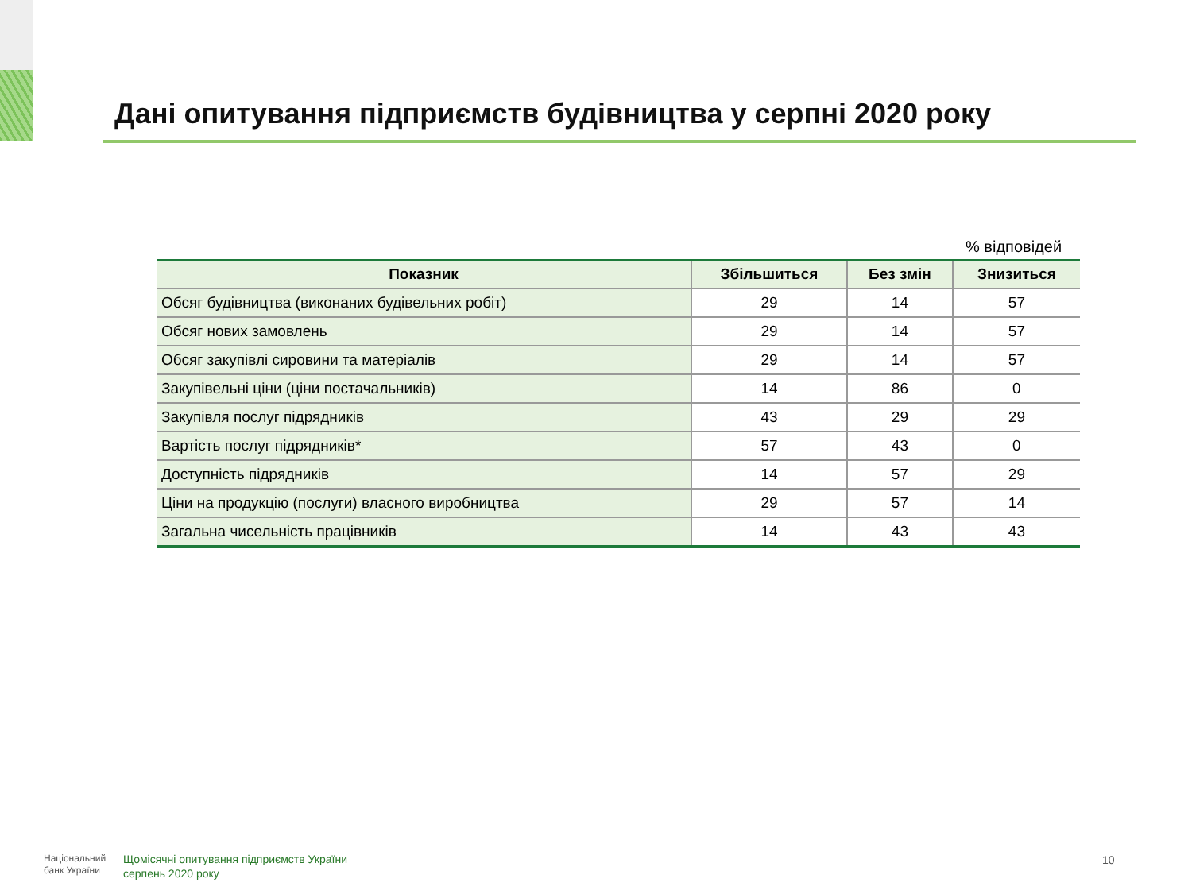Дані опитування підприємств будівництва у серпні 2020 року
% відповідей
| Показник | Збільшиться | Без змін | Знизиться |
| --- | --- | --- | --- |
| Обсяг будівництва (виконаних будівельних робіт) | 29 | 14 | 57 |
| Обсяг нових замовлень | 29 | 14 | 57 |
| Обсяг закупівлі сировини та матеріалів | 29 | 14 | 57 |
| Закупівельні ціни (ціни постачальників) | 14 | 86 | 0 |
| Закупівля послуг підрядників | 43 | 29 | 29 |
| Вартість послуг підрядників* | 57 | 43 | 0 |
| Доступність підрядників | 14 | 57 | 29 |
| Ціни на продукцію (послуги) власного виробництва | 29 | 57 | 14 |
| Загальна чисельність працівників | 14 | 43 | 43 |
Національний
банк України
Щомісячні опитування підприємств України
серпень 2020 року
10